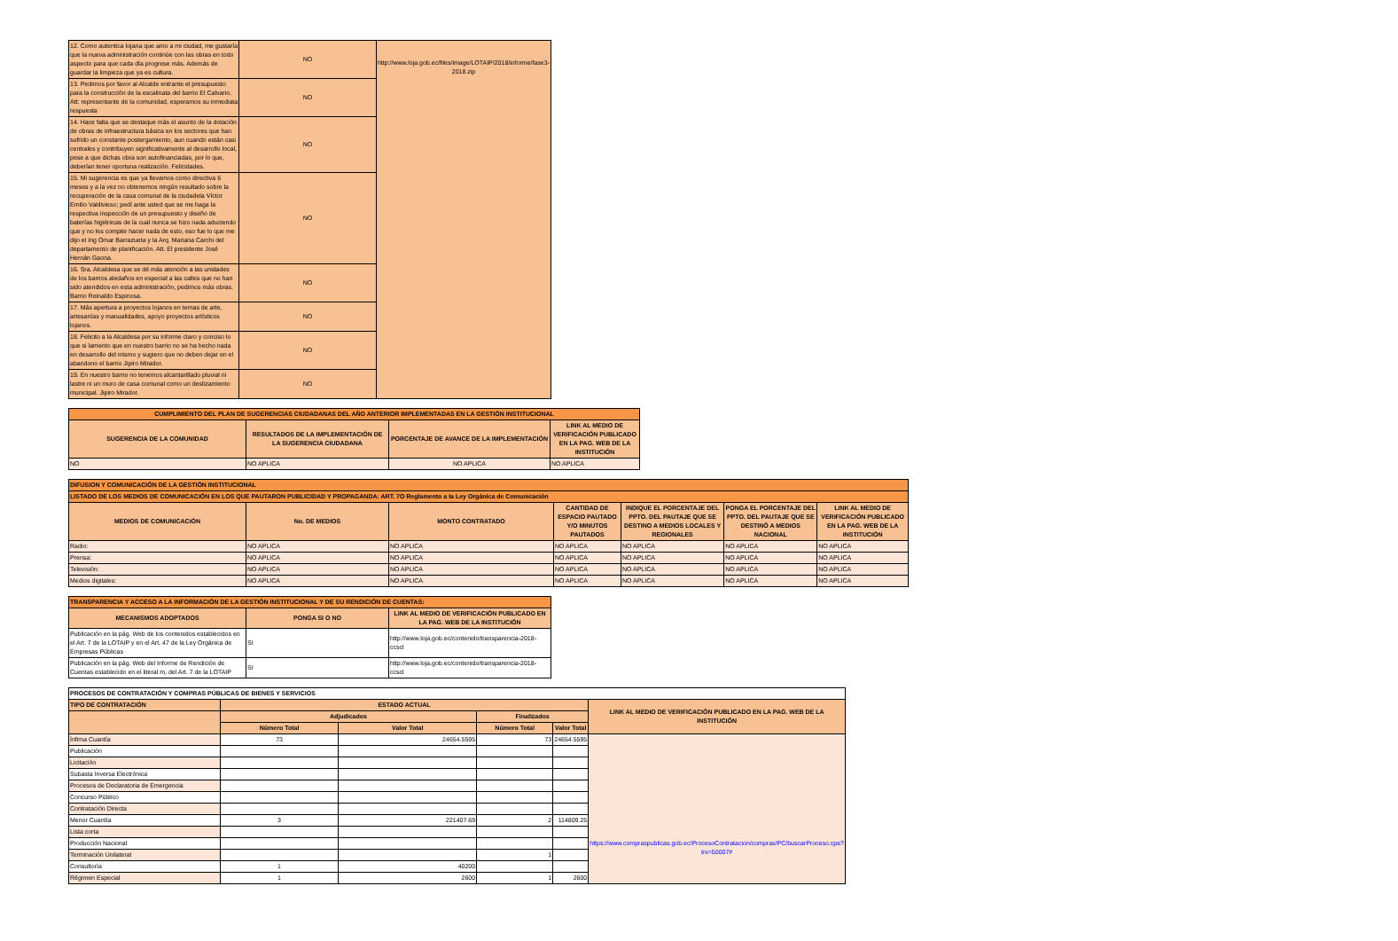| 12. Como autentica lojana que amo a mi ciudad, me gustaría que la nueva administración continúe con las obras en todo aspecto para que cada día progrese más. Además de guardar la limpieza que ya es cultura. | NO | http://www.loja.gob.ec/files/image/LOTAIP/2018/informe/fase3-2018.zip |
| 13. Pedimos por favor al Alcalde entrante el presupuesto para la construcción de la escalinata del barrio El Calvario. Att: representante de la comunidad, esperamos su inmediata respuesta | NO | |
| 14. Hace falta que se destaque más el asunto de la dotación de obras de infraestructura básica en los sectores que han sufrido un constante postergamiento, aun cuando están casi centrales y contribuyen significativamente al desarrollo local, pese a que dichas obra son autofinanciadas, por lo que, deberían tener oportuna realización. Felicidades. | NO | |
| 15. Mi sugerencia es que ya llevamos como directiva 6 meses y a la vez no obtenemos ningún resultado sobre la recuperación de la casa comunal de la ciudadela Víctor Emilio Valdivieso; pedí ante usted que se me haga la respectiva inspección de un presupuesto y diseño de baterías higiénicas de la cual nunca se hizo nada aduciendo que y no les compite hacer nada de esto, eso fue lo que me dijo el Ing Omar Barrazueta y la Arq. Mariana Carchi del departamento de planificación. Att. El presidente José Hernán Gaona. | NO | |
| 16. Sra. Alcaldesa que se dé más atención a las unidades de los barrios aledaños en especial a las calles que no han sido atendidos en esta administración, pedimos más obras. Barrio Reinaldo Espinosa. | NO | |
| 17. Más apertura a proyectos lojanos en temas de arte, artesanías y manualidades, apoyo proyectos artísticos lojanos. | NO | |
| 18. Felicito a la Alcaldesa por su informe claro y conciso lo que si lamento que en nuestro barrio no se ha hecho nada en desarrollo del mismo y sugiero que no deben dejar en el abandono el barrio Jipiro Mirador. | NO | |
| 19. En nuestro barrio no tenemos alcantarillado pluvial ni lastre ni un muro de casa comunal como un deslizamiento municipal. Jipiro Mirador. | NO | |
| CUMPLIMIENTO DEL PLAN DE SUGERENCIAS CIUDADANAS DEL AÑO ANTERIOR IMPLEMENTADAS EN LA GESTIÓN INSTITUCIONAL | | | |
| SUGERENCIA DE LA COMUNIDAD | RESULTADOS DE LA IMPLEMENTACIÓN DE LA SUGERENCIA CIUDADANA | PORCENTAJE DE AVANCE DE LA IMPLEMENTACIÓN | LINK AL MEDIO DE VERIFICACIÓN PUBLICADO EN LA PAG. WEB DE LA INSTITUCIÓN |
| NO | NO APLICA | NO APLICA | NO APLICA |
| DIFUSION Y COMUNICACIÓN DE LA GESTIÓN INSTITUCIONAL | | | | | | |
| LISTADO DE LOS MEDIOS DE COMUNICACIÓN EN LOS QUE PAUTARON PUBLICIDAD Y PROPAGANDA: ART. 7O Reglamento a la Ley Orgánica de Comunicación | | | | | | |
| MEDIOS DE COMUNICACIÓN | No. DE MEDIOS | MONTO CONTRATADO | CANTIDAD DE ESPACIO PAUTADO Y/O MINUTOS PAUTADOS | INDIQUE EL PORCENTAJE DEL PPTO. DEL PAUTAJE QUE SE DESTINO A MEDIOS LOCALES Y REGIONALES | PONGA EL PORCENTAJE DEL PPTO. DEL PAUTAJE QUE SE DESTINÓ A MEDIOS NACIONAL | LINK AL MEDIO DE VERIFICACIÓN PUBLICADO EN LA PAG. WEB DE LA INSTITUCIÓN |
| Radio: | NO APLICA | NO APLICA | NO APLICA | NO APLICA | NO APLICA | NO APLICA |
| Prensa: | NO APLICA | NO APLICA | NO APLICA | NO APLICA | NO APLICA | NO APLICA |
| Televisión: | NO APLICA | NO APLICA | NO APLICA | NO APLICA | NO APLICA | NO APLICA |
| Medios digitales: | NO APLICA | NO APLICA | NO APLICA | NO APLICA | NO APLICA | NO APLICA |
| TRANSPARENCIA Y ACCESO A LA INFORMACIÓN DE LA GESTIÓN INSTITUCIONAL Y DE SU RENDICIÓN DE CUENTAS: | | |
| MECANISMOS ADOPTADOS | PONGA SI O NO | LINK AL MEDIO DE VERIFICACIÓN PUBLICADO EN LA PAG. WEB DE LA INSTITUCIÓN |
| Publicación en la pág. Web de los contenidos establecidos en el Art. 7 de la LOTAIP y en el Art. 47 de la Ley Orgánica de Empresas Públicas | SI | http://www.loja.gob.ec/contenido/transparencia-2018-ccscl |
| Publicación en la pág. Web del Informe de Rendición de Cuentas establecido en el literal m, del Art. 7 de la LOTAIP | SI | http://www.loja.gob.ec/contenido/transparencia-2018-ccscl |
| PROCESOS DE CONTRATACIÓN Y COMPRAS PÚBLICAS DE BIENES Y SERVICIOS | | | | | |
| TIPO DE CONTRATACIÓN | ESTADO ACTUAL | | | | LINK AL MEDIO DE VERIFICACIÓN PUBLICADO EN LA PAG. WEB DE LA INSTITUCIÓN |
| | Adjudicados | | Finalizados | | |
| | Número Total | Valor Total | Número Total | Valor Total | |
| Ínfima Cuantía | 73 | 24654.5595 | 73 | 24654.5595 | https://www.compraspublicas.gob.ec/ProcesoContratacion/compras/PC/buscarProceso.cpe?trx=50007# |
| Publicación | | | | | |
| Licitación | | | | | |
| Subasta Inversa Electrónica | | | | | |
| Procesos de Declaratoria de Emergencia | | | | | |
| Concurso Público | | | | | |
| Contratación Directa | | | | | |
| Menor Cuantía | 3 | 221407.69 | 2 | 114809.25 | |
| Lista corta | | | | | |
| Producción Nacional | | | | | |
| Terminación Unilateral | | | 1 | | |
| Consultoría | 1 | 40200 | | | |
| Régimen Especial | 1 | 2600 | 1 | 2600 | |